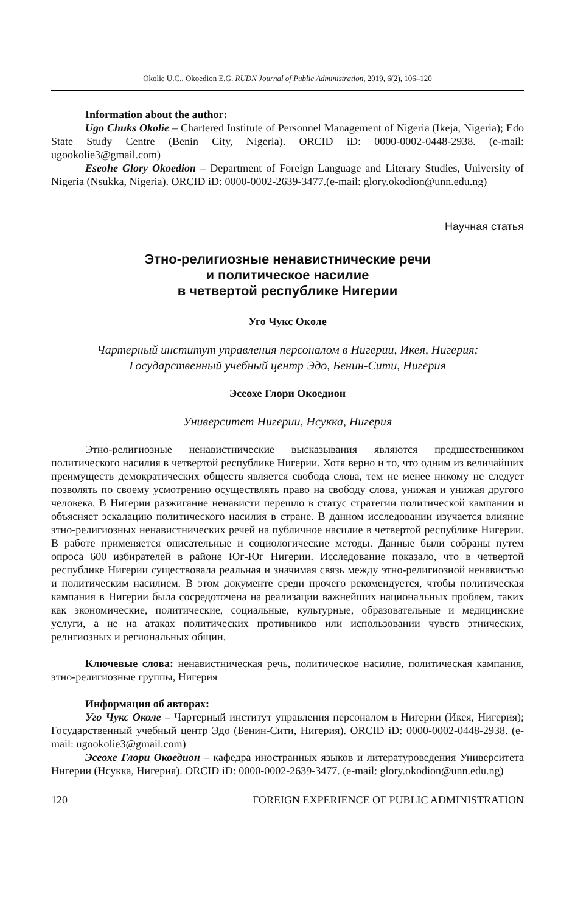Okolie U.C., Okoedion E.G. RUDN Journal of Public Administration, 2019, 6(2), 106–120
Information about the author:
Ugo Chuks Okolie – Chartered Institute of Personnel Management of Nigeria (Ikeja, Nigeria); Edo State Study Centre (Benin City, Nigeria). ORCID iD: 0000-0002-0448-2938. (e-mail: ugookolie3@gmail.com)
Eseohe Glory Okoedion – Department of Foreign Language and Literary Studies, University of Nigeria (Nsukka, Nigeria). ORCID iD: 0000-0002-2639-3477.(e-mail: glory.okodion@unn.edu.ng)
Научная статья
Этно-религиозные ненавистнические речи
и политическое насилие
в четвертой республике Нигерии
Уго Чукс Околе
Чартерный институт управления персоналом в Нигерии, Икея, Нигерия;
Государственный учебный центр Эдо, Бенин-Сити, Нигерия
Эсеохе Глори Окоедион
Университет Нигерии, Нсукка, Нигерия
Этно-религиозные ненавистнические высказывания являются предшественником политического насилия в четвертой республике Нигерии. Хотя верно и то, что одним из величайших преимуществ демократических обществ является свобода слова, тем не менее никому не следует позволять по своему усмотрению осуществлять право на свободу слова, унижая и унижая другого человека. В Нигерии разжигание ненависти перешло в статус стратегии политической кампании и объясняет эскалацию политического насилия в стране. В данном исследовании изучается влияние этно-религиозных ненавистнических речей на публичное насилие в четвертой республике Нигерии. В работе применяется описательные и социологические методы. Данные были собраны путем опроса 600 избирателей в районе Юг-Юг Нигерии. Исследование показало, что в четвертой республике Нигерии существовала реальная и значимая связь между этно-религиозной ненавистью и политическим насилием. В этом документе среди прочего рекомендуется, чтобы политическая кампания в Нигерии была сосредоточена на реализации важнейших национальных проблем, таких как экономические, политические, социальные, культурные, образовательные и медицинские услуги, а не на атаках политических противников или использовании чувств этнических, религиозных и региональных общин.
Ключевые слова: ненавистническая речь, политическое насилие, политическая кампания, этно-религиозные группы, Нигерия
Информация об авторах:
Уго Чукс Околе – Чартерный институт управления персоналом в Нигерии (Икея, Нигерия); Государственный учебный центр Эдо (Бенин-Сити, Нигерия). ORCID iD: 0000-0002-0448-2938. (e-mail: ugookolie3@gmail.com)
Эсеохе Глори Окоедион – кафедра иностранных языков и литературоведения Университета Нигерии (Нсукка, Нигерия). ORCID iD: 0000-0002-2639-3477. (e-mail: glory.okodion@unn.edu.ng)
120 FOREIGN EXPERIENCE OF PUBLIC ADMINISTRATION